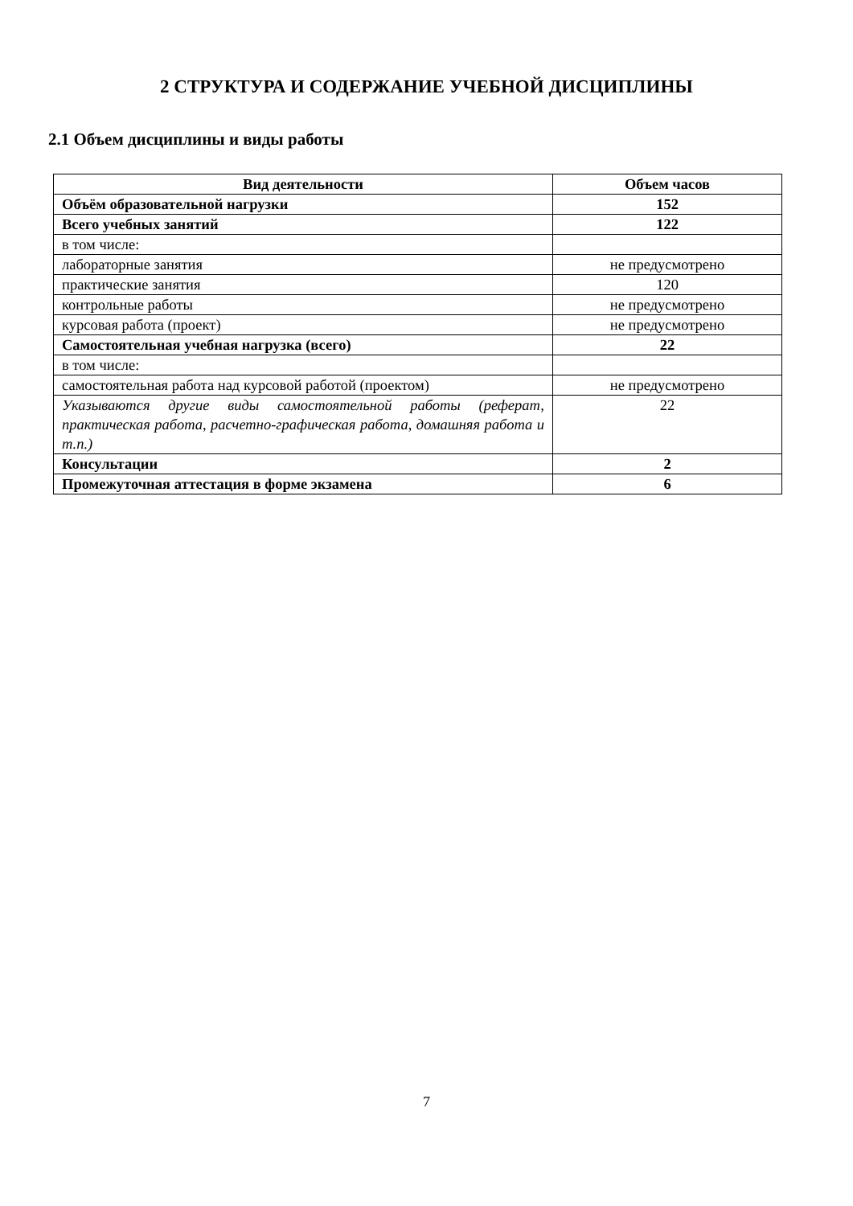2 СТРУКТУРА И СОДЕРЖАНИЕ УЧЕБНОЙ ДИСЦИПЛИНЫ
2.1 Объем дисциплины и виды работы
| Вид деятельности | Объем часов |
| --- | --- |
| Объём образовательной нагрузки | 152 |
| Всего учебных занятий | 122 |
| в том числе: | |
| лабораторные занятия | не предусмотрено |
| практические занятия | 120 |
| контрольные работы | не предусмотрено |
| курсовая работа (проект) | не предусмотрено |
| Самостоятельная учебная нагрузка (всего) | 22 |
| в том числе: | |
| самостоятельная работа над курсовой работой (проектом) | не предусмотрено |
| Указываются другие виды самостоятельной работы (реферат, практическая работа, расчетно-графическая работа, домашняя работа и т.п.) | 22 |
| Консультации | 2 |
| Промежуточная аттестация в форме экзамена | 6 |
7